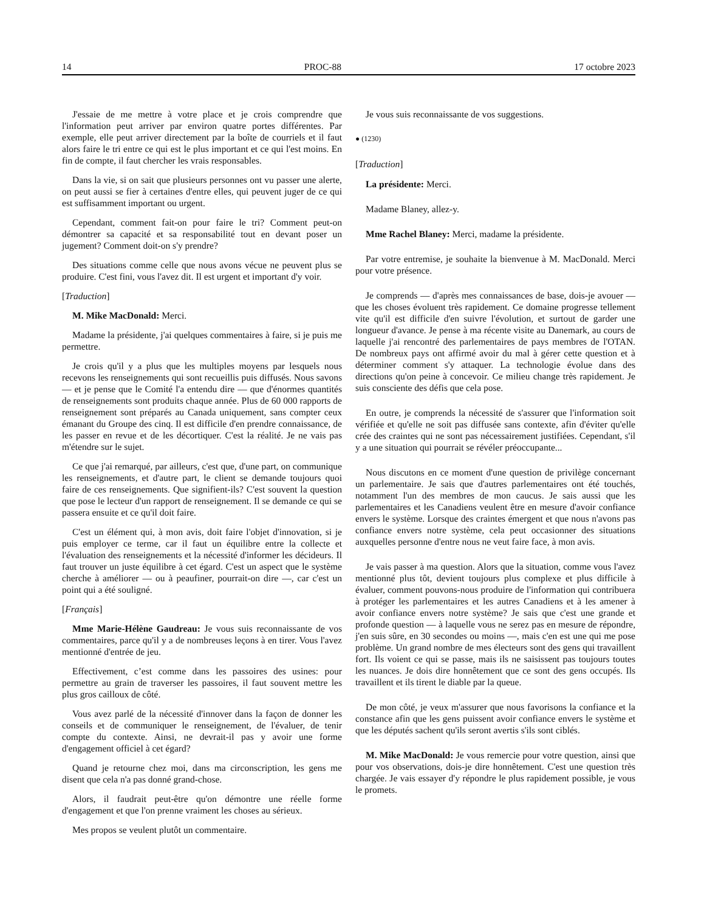14 PROC-88 17 octobre 2023
J'essaie de me mettre à votre place et je crois comprendre que l'information peut arriver par environ quatre portes différentes. Par exemple, elle peut arriver directement par la boîte de courriels et il faut alors faire le tri entre ce qui est le plus important et ce qui l'est moins. En fin de compte, il faut chercher les vrais responsables.
Dans la vie, si on sait que plusieurs personnes ont vu passer une alerte, on peut aussi se fier à certaines d'entre elles, qui peuvent juger de ce qui est suffisamment important ou urgent.
Cependant, comment fait-on pour faire le tri? Comment peut-on démontrer sa capacité et sa responsabilité tout en devant poser un jugement? Comment doit-on s'y prendre?
Des situations comme celle que nous avons vécue ne peuvent plus se produire. C'est fini, vous l'avez dit. Il est urgent et important d'y voir.
[Traduction]
M. Mike MacDonald: Merci.
Madame la présidente, j'ai quelques commentaires à faire, si je puis me permettre.
Je crois qu'il y a plus que les multiples moyens par lesquels nous recevons les renseignements qui sont recueillis puis diffusés. Nous savons — et je pense que le Comité l'a entendu dire — que d'énormes quantités de renseignements sont produits chaque année. Plus de 60 000 rapports de renseignement sont préparés au Canada uniquement, sans compter ceux émanant du Groupe des cinq. Il est difficile d'en prendre connaissance, de les passer en revue et de les décortiquer. C'est la réalité. Je ne vais pas m'étendre sur le sujet.
Ce que j'ai remarqué, par ailleurs, c'est que, d'une part, on communique les renseignements, et d'autre part, le client se demande toujours quoi faire de ces renseignements. Que signifient-ils? C'est souvent la question que pose le lecteur d'un rapport de renseignement. Il se demande ce qui se passera ensuite et ce qu'il doit faire.
C'est un élément qui, à mon avis, doit faire l'objet d'innovation, si je puis employer ce terme, car il faut un équilibre entre la collecte et l'évaluation des renseignements et la nécessité d'informer les décideurs. Il faut trouver un juste équilibre à cet égard. C'est un aspect que le système cherche à améliorer — ou à peaufiner, pourrait-on dire —, car c'est un point qui a été souligné.
[Français]
Mme Marie-Hélène Gaudreau: Je vous suis reconnaissante de vos commentaires, parce qu'il y a de nombreuses leçons à en tirer. Vous l'avez mentionné d'entrée de jeu.
Effectivement, c’est comme dans les passoires des usines: pour permettre au grain de traverser les passoires, il faut souvent mettre les plus gros cailloux de côté.
Vous avez parlé de la nécessité d'innover dans la façon de donner les conseils et de communiquer le renseignement, de l'évaluer, de tenir compte du contexte. Ainsi, ne devrait-il pas y avoir une forme d'engagement officiel à cet égard?
Quand je retourne chez moi, dans ma circonscription, les gens me disent que cela n'a pas donné grand-chose.
Alors, il faudrait peut-être qu'on démontre une réelle forme d'engagement et que l'on prenne vraiment les choses au sérieux.
Mes propos se veulent plutôt un commentaire.
Je vous suis reconnaissante de vos suggestions.
● (1230)
[Traduction]
La présidente: Merci.
Madame Blaney, allez-y.
Mme Rachel Blaney: Merci, madame la présidente.
Par votre entremise, je souhaite la bienvenue à M. MacDonald. Merci pour votre présence.
Je comprends — d'après mes connaissances de base, dois-je avouer — que les choses évoluent très rapidement. Ce domaine progresse tellement vite qu'il est difficile d'en suivre l'évolution, et surtout de garder une longueur d'avance. Je pense à ma récente visite au Danemark, au cours de laquelle j'ai rencontré des parlementaires de pays membres de l'OTAN. De nombreux pays ont affirmé avoir du mal à gérer cette question et à déterminer comment s'y attaquer. La technologie évolue dans des directions qu'on peine à concevoir. Ce milieu change très rapidement. Je suis consciente des défis que cela pose.
En outre, je comprends la nécessité de s'assurer que l'information soit vérifiée et qu'elle ne soit pas diffusée sans contexte, afin d'éviter qu'elle crée des craintes qui ne sont pas nécessairement justifiées. Cependant, s'il y a une situation qui pourrait se révéler préoccupante...
Nous discutons en ce moment d'une question de privilège concernant un parlementaire. Je sais que d'autres parlementaires ont été touchés, notamment l'un des membres de mon caucus. Je sais aussi que les parlementaires et les Canadiens veulent être en mesure d'avoir confiance envers le système. Lorsque des craintes émergent et que nous n'avons pas confiance envers notre système, cela peut occasionner des situations auxquelles personne d'entre nous ne veut faire face, à mon avis.
Je vais passer à ma question. Alors que la situation, comme vous l'avez mentionné plus tôt, devient toujours plus complexe et plus difficile à évaluer, comment pouvons-nous produire de l'information qui contribuera à protéger les parlementaires et les autres Canadiens et à les amener à avoir confiance envers notre système? Je sais que c'est une grande et profonde question — à laquelle vous ne serez pas en mesure de répondre, j'en suis sûre, en 30 secondes ou moins —, mais c'en est une qui me pose problème. Un grand nombre de mes électeurs sont des gens qui travaillent fort. Ils voient ce qui se passe, mais ils ne saisissent pas toujours toutes les nuances. Je dois dire honnêtement que ce sont des gens occupés. Ils travaillent et ils tirent le diable par la queue.
De mon côté, je veux m'assurer que nous favorisons la confiance et la constance afin que les gens puissent avoir confiance envers le système et que les députés sachent qu'ils seront avertis s'ils sont ciblés.
M. Mike MacDonald: Je vous remercie pour votre question, ainsi que pour vos observations, dois-je dire honnêtement. C'est une question très chargée. Je vais essayer d'y répondre le plus rapidement possible, je vous le promets.